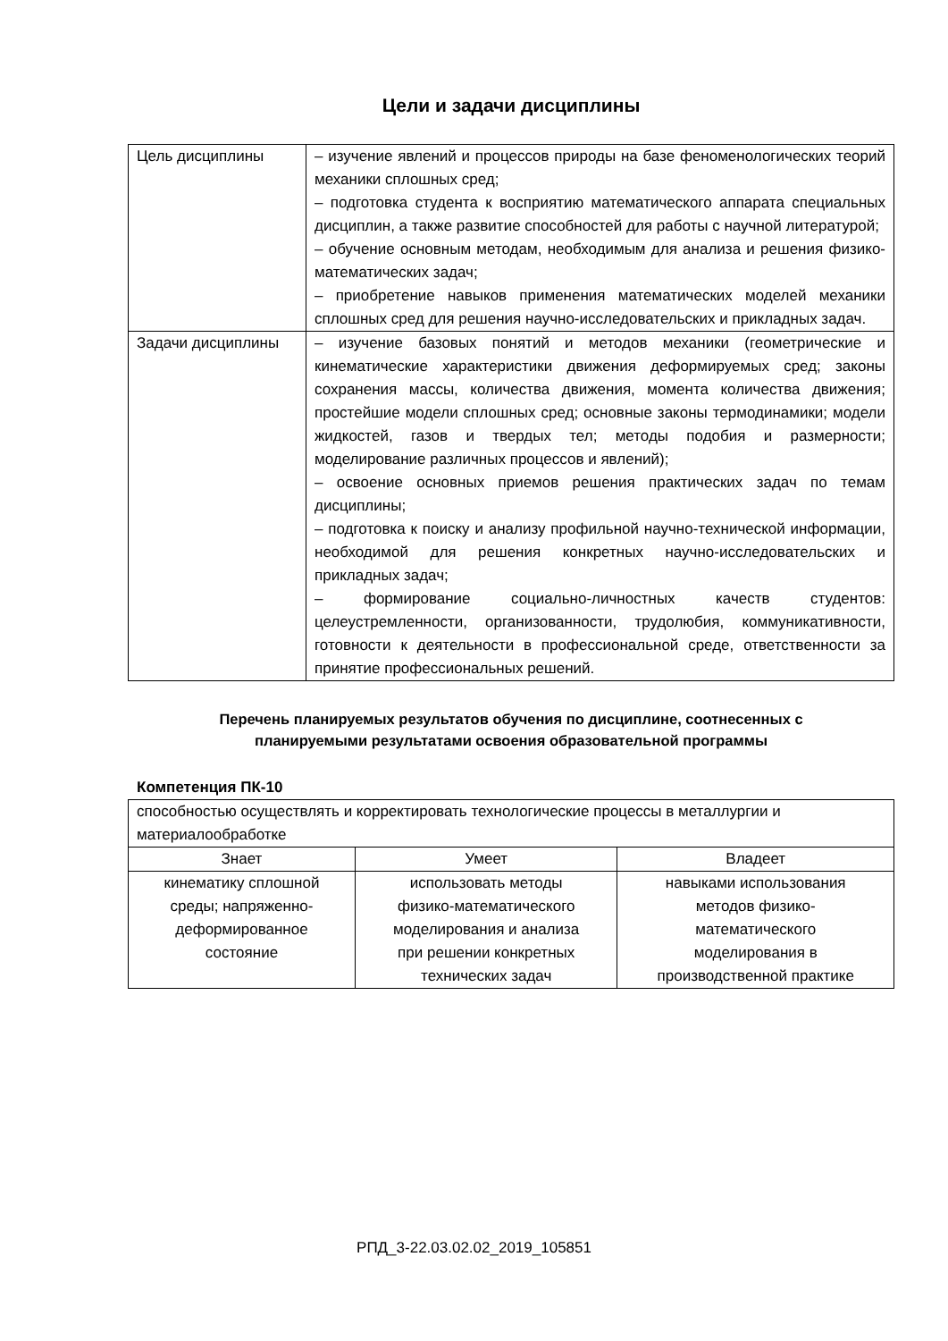Цели и задачи дисциплины
| Цель дисциплины | – изучение явлений и процессов природы на базе феноменологических теорий механики сплошных сред; – подготовка студента к восприятию математического аппарата специальных дисциплин, а также развитие способностей для работы с научной литературой; – обучение основным методам, необходимым для анализа и решения физико-математических задач; – приобретение навыков применения математических моделей механики сплошных сред для решения научно-исследовательских и прикладных задач. |
| Задачи дисциплины | – изучение базовых понятий и методов механики (геометрические и кинематические характеристики движения деформируемых сред; законы сохранения массы, количества движения, момента количества движения; простейшие модели сплошных сред; основные законы термодинамики; модели жидкостей, газов и твердых тел; методы подобия и размерности; моделирование различных процессов и явлений); – освоение основных приемов решения практических задач по темам дисциплины; – подготовка к поиску и анализу профильной научно-технической информации, необходимой для решения конкретных научно-исследовательских и прикладных задач; – формирование социально-личностных качеств студентов: целеустремленности, организованности, трудолюбия, коммуникативности, готовности к деятельности в профессиональной среде, ответственности за принятие профессиональных решений. |
Перечень планируемых результатов обучения по дисциплине, соотнесенных с
планируемыми результатами освоения образовательной программы
Компетенция ПК-10
| способностью осуществлять и корректировать технологические процессы в металлургии и материалообработке | | |
| Знает | Умеет | Владеет |
| кинематику сплошной среды; напряженно- деформированное состояние | использовать методы физико-математического моделирования и анализа при решении конкретных технических задач | навыками использования методов физико- математического моделирования в производственной практике |
РПД_3-22.03.02.02_2019_105851